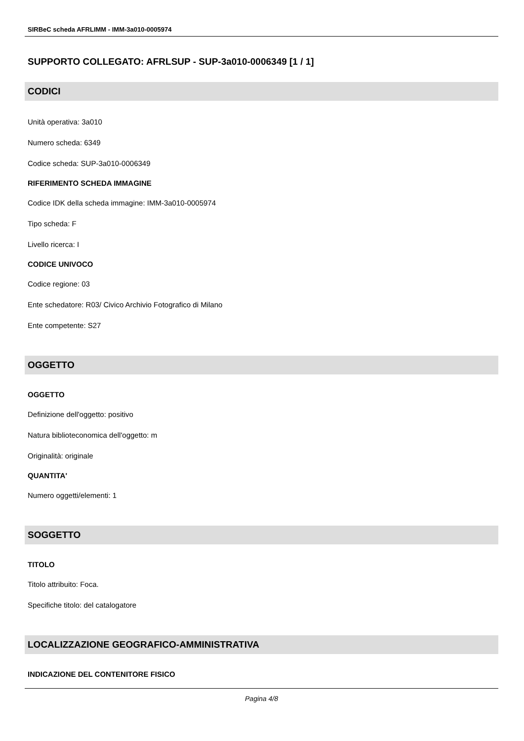SIRBeC scheda AFRLIMM - IMM-3a010-0005974
SUPPORTO COLLEGATO: AFRLSUP - SUP-3a010-0006349 [1 / 1]
CODICI
Unità operativa: 3a010
Numero scheda: 6349
Codice scheda: SUP-3a010-0006349
RIFERIMENTO SCHEDA IMMAGINE
Codice IDK della scheda immagine: IMM-3a010-0005974
Tipo scheda: F
Livello ricerca: I
CODICE UNIVOCO
Codice regione: 03
Ente schedatore: R03/ Civico Archivio Fotografico di Milano
Ente competente: S27
OGGETTO
OGGETTO
Definizione dell'oggetto: positivo
Natura biblioteconomica dell'oggetto: m
Originalità: originale
QUANTITA'
Numero oggetti/elementi: 1
SOGGETTO
TITOLO
Titolo attribuito: Foca.
Specifiche titolo: del catalogatore
LOCALIZZAZIONE GEOGRAFICO-AMMINISTRATIVA
INDICAZIONE DEL CONTENITORE FISICO
Pagina 4/8